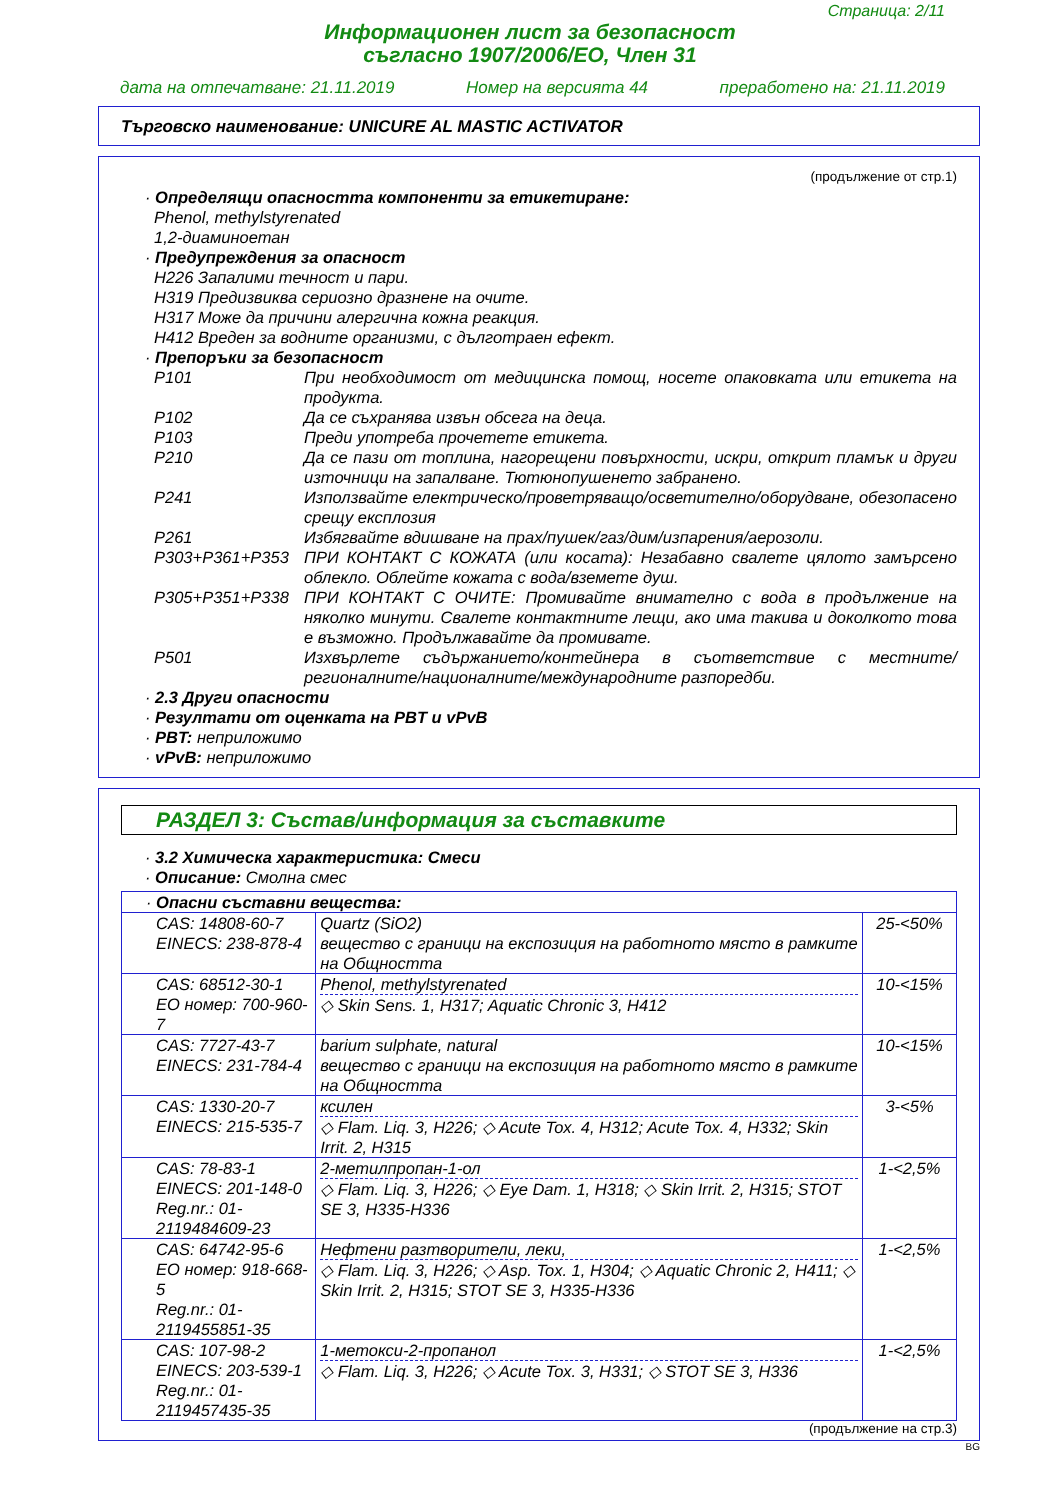Страница: 2/11
Информационен лист за безопасност
съгласно 1907/2006/EO, Член 31
дата на отпечатване: 21.11.2019 Номер на версията 44 преработено на: 21.11.2019
Търговско наименование: UNICURE AL MASTIC ACTIVATOR
(продължение от стр.1)
· Определящи опасността компоненти за етикетиране:
Phenol, methylstyrenated
1,2-диаминоетан
· Предупреждения за опасност
H226 Запалими течност и пари.
H319 Предизвиква сериозно дразнене на очите.
H317 Може да причини алергична кожна реакция.
H412 Вреден за водните организми, с дълготраен ефект.
· Препоръки за безопасност
P101 При необходимост от медицинска помощ, носете опаковката или етикета на продукта.
P102 Да се съхранява извън обсега на деца.
P103 Преди употреба прочетете етикета.
P210 Да се пази от топлина, нагорещени повърхности, искри, открит пламък и други източници на запалване. Тютюнопушенето забранено.
P241 Използвайте електрическо/проветряващо/осветително/оборудване, обезопасено срещу експлозия
P261 Избягвайте вдишване на прах/пушек/газ/дим/изпарения/аерозоли.
P303+P361+P353 ПРИ КОНТАКТ С КОЖАТА (или косата): Незабавно свалете цялото замърсено облекло. Облейте кожата с вода/вземете душ.
P305+P351+P338 ПРИ КОНТАКТ С ОЧИТЕ: Промивайте внимателно с вода в продължение на няколко минути. Свалете контактните лещи, ако има такива и доколкото това е възможно. Продължавайте да промивате.
P501 Изхвърлете съдържанието/контейнера в съответствие с местните/ регионалните/националните/международните разпоредби.
· 2.3 Други опасности
· Резултати от оценката на PBT и vPvB
· PBT: неприложимо
· vPvB: неприложимо
РАЗДЕЛ 3: Състав/информация за съставките
· 3.2 Химическа характеристика: Смеси
· Описание: Смолна смес
| · Опасни съставни вещества: | | |
| CAS: 14808-60-7 EINECS: 238-878-4 | Quartz (SiO2) вещество с граници на експозиция на работното място в рамките на Общността | 25-<50% |
| CAS: 68512-30-1 EO номер: 700-960-7 | Phenol, methylstyrenated ◇ Skin Sens. 1, H317; Aquatic Chronic 3, H412 | 10-<15% |
| CAS: 7727-43-7 EINECS: 231-784-4 | barium sulphate, natural вещество с граници на експозиция на работното място в рамките на Общността | 10-<15% |
| CAS: 1330-20-7 EINECS: 215-535-7 | ксилен ◇ Flam. Liq. 3, H226; ◇ Acute Tox. 4, H312; Acute Tox. 4, H332; Skin Irrit. 2, H315 | 3-<5% |
| CAS: 78-83-1 EINECS: 201-148-0 Reg.nr.: 01-2119484609-23 | 2-метилпропан-1-ол ◇ Flam. Liq. 3, H226; ◇ Eye Dam. 1, H318; ◇ Skin Irrit. 2, H315; STOT SE 3, H335-H336 | 1-<2,5% |
| CAS: 64742-95-6 EO номер: 918-668-5 Reg.nr.: 01-2119455851-35 | Нефтени разтворители, леки, ◇ Flam. Liq. 3, H226; ◇ Asp. Tox. 1, H304; ◇ Aquatic Chronic 2, H411; ◇ Skin Irrit. 2, H315; STOT SE 3, H335-H336 | 1-<2,5% |
| CAS: 107-98-2 EINECS: 203-539-1 Reg.nr.: 01-2119457435-35 | 1-метокси-2-пропанол ◇ Flam. Liq. 3, H226; ◇ Acute Tox. 3, H331; ◇ STOT SE 3, H336 | 1-<2,5% |
(продължение на стр.3)
BG